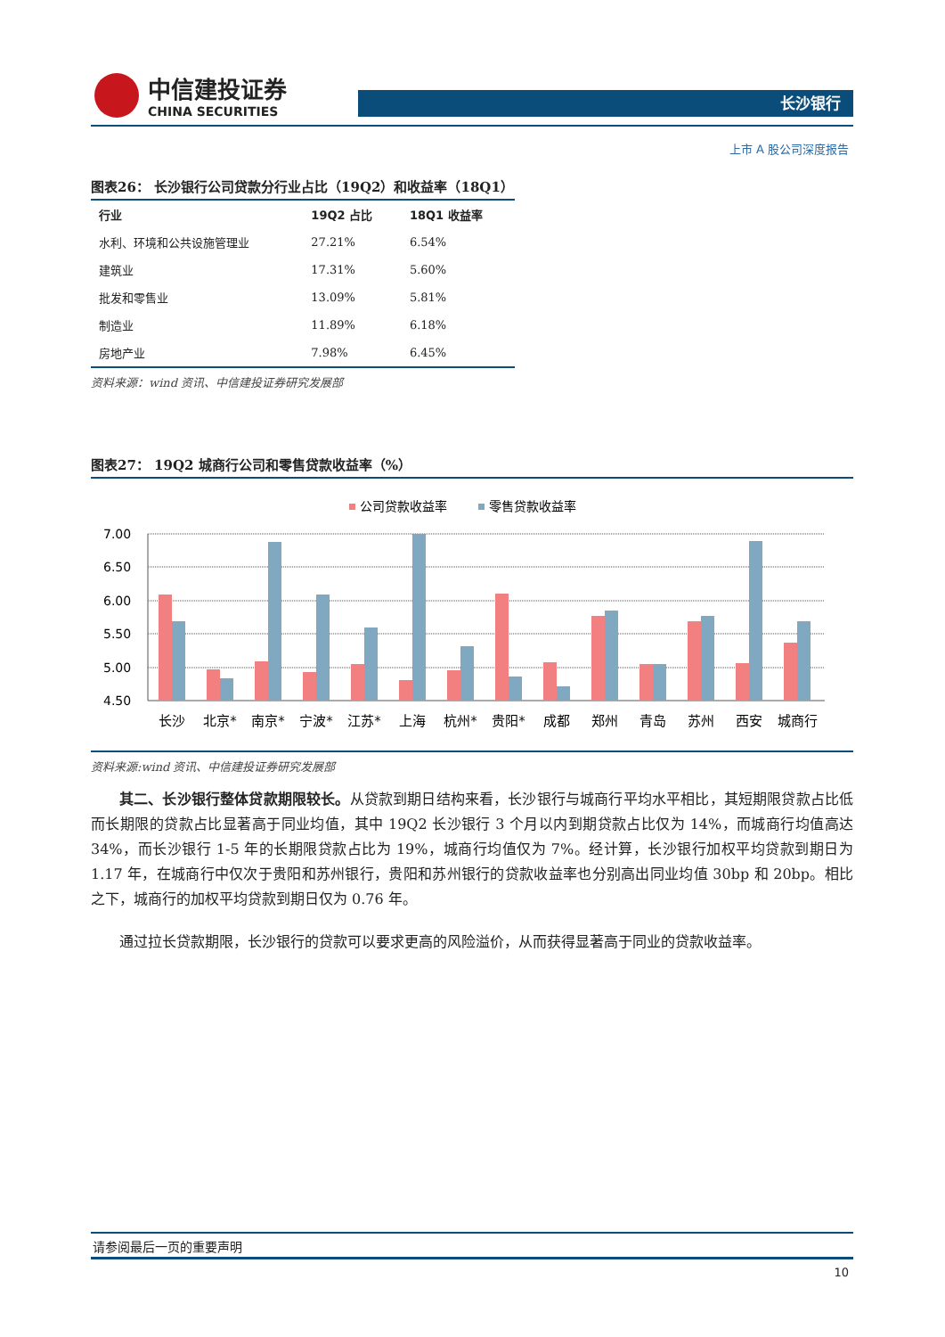中信建投证券
CHINA SECURITIES
长沙银行
上市 A 股公司深度报告
图表26： 长沙银行公司贷款分行业占比（19Q2）和收益率（18Q1）
| 行业 | 19Q2 占比 | 18Q1 收益率 |
| --- | --- | --- |
| 水利、环境和公共设施管理业 | 27.21% | 6.54% |
| 建筑业 | 17.31% | 5.60% |
| 批发和零售业 | 13.09% | 5.81% |
| 制造业 | 11.89% | 6.18% |
| 房地产业 | 7.98% | 6.45% |
资料来源：wind 资讯、中信建投证券研究发展部
图表27： 19Q2 城商行公司和零售贷款收益率（%）
公司贷款收益率
零售贷款收益率
7.00
6.50
6.00
5.50
5.00
4.50
长沙
北京*
南京*
宁波*
江苏*
上海
杭州*
贵阳*
成都
郑州
青岛
苏州
西安
城商行
资料来源:wind 资讯、中信建投证券研究发展部
其二、长沙银行整体贷款期限较长。从贷款到期日结构来看，长沙银行与城商行平均水平相比，其短期限贷款占比低而长期限的贷款占比显著高于同业均值，其中 19Q2 长沙银行 3 个月以内到期贷款占比仅为 14%，而城商行均值高达 34%，而长沙银行 1-5 年的长期限贷款占比为 19%，城商行均值仅为 7%。经计算，长沙银行加权平均贷款到期日为 1.17 年，在城商行中仅次于贵阳和苏州银行，贵阳和苏州银行的贷款收益率也分别高出同业均值 30bp 和 20bp。相比之下，城商行的加权平均贷款到期日仅为 0.76 年。
通过拉长贷款期限，长沙银行的贷款可以要求更高的风险溢价，从而获得显著高于同业的贷款收益率。
请参阅最后一页的重要声明
10